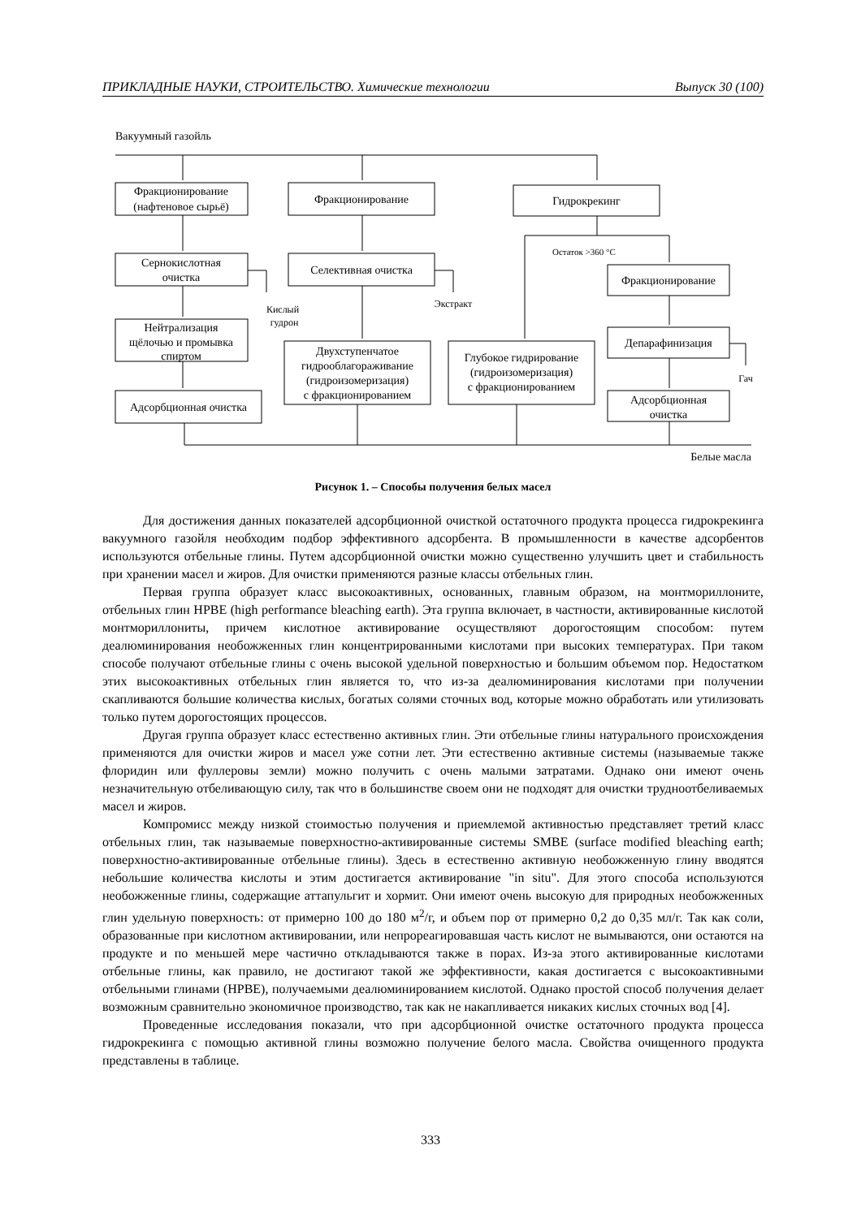ПРИКЛАДНЫЕ НАУКИ, СТРОИТЕЛЬСТВО. Химические технологии Выпуск 30 (100)
Вакуумный газойль
Фракционирование
(нафтеновое сырьё)
Фракционирование
Гидрокрекинг
Сернокислотная
очистка
Селективная очистка
Остаток >360 °C
Фракционирование
Кислый
гудрон
Экстракт
Нейтрализация
щёлочью и промывка
спиртом
Двухступенчатое
гидрооблагораживание
(гидроизомеризация)
с фракционированием
Глубокое гидрирование
(гидроизомеризация)
с фракционированием
Депарафинизация
Гач
Адсорбционная очистка
Адсорбционная
очистка
Белые масла
Рисунок 1. – Способы получения белых масел
Для достижения данных показателей адсорбционной очисткой остаточного продукта процесса гидрокрекинга вакуумного газойля необходим подбор эффективного адсорбента. В промышленности в качестве адсорбентов используются отбельные глины. Путем адсорбционной очистки можно существенно улучшить цвет и стабильность при хранении масел и жиров. Для очистки применяются разные классы отбельных глин.
Первая группа образует класс высокоактивных, основанных, главным образом, на монтмориллоните, отбельных глин HPBE (high performance bleaching earth). Эта группа включает, в частности, активированные кислотой монтмориллониты, причем кислотное активирование осуществляют дорогостоящим способом: путем деалюминирования необожженных глин концентрированными кислотами при высоких температурах. При таком способе получают отбельные глины с очень высокой удельной поверхностью и большим объемом пор. Недостатком этих высокоактивных отбельных глин является то, что из-за деалюминирования кислотами при получении скапливаются большие количества кислых, богатых солями сточных вод, которые можно обработать или утилизовать только путем дорогостоящих процессов.
Другая группа образует класс естественно активных глин. Эти отбельные глины натурального происхождения применяются для очистки жиров и масел уже сотни лет. Эти естественно активные системы (называемые также флоридин или фуллеровы земли) можно получить с очень малыми затратами. Однако они имеют очень незначительную отбеливающую силу, так что в большинстве своем они не подходят для очистки трудноотбеливаемых масел и жиров.
Компромисс между низкой стоимостью получения и приемлемой активностью представляет третий класс отбельных глин, так называемые поверхностно-активированные системы SMBE (surface modified bleaching earth; поверхностно-активированные отбельные глины). Здесь в естественно активную необожженную глину вводятся небольшие количества кислоты и этим достигается активирование "in situ". Для этого способа используются необожженные глины, содержащие аттапульгит и хормит. Они имеют очень высокую для природных необожженных глин удельную поверхность: от примерно 100 до 180 м<sup>2</sup>/г, и объем пор от примерно 0,2 до 0,35 мл/г. Так как соли, образованные при кислотном активировании, или непрореагировавшая часть кислот не вымываются, они остаются на продукте и по меньшей мере частично откладываются также в порах. Из-за этого активированные кислотами отбельные глины, как правило, не достигают такой же эффективности, какая достигается с высокоактивными отбельными глинами (HPBE), получаемыми деалюминированием кислотой. Однако простой способ получения делает возможным сравнительно экономичное производство, так как не накапливается никаких кислых сточных вод [4].
Проведенные исследования показали, что при адсорбционной очистке остаточного продукта процесса гидрокрекинга с помощью активной глины возможно получение белого масла. Свойства очищенного продукта представлены в таблице.
333